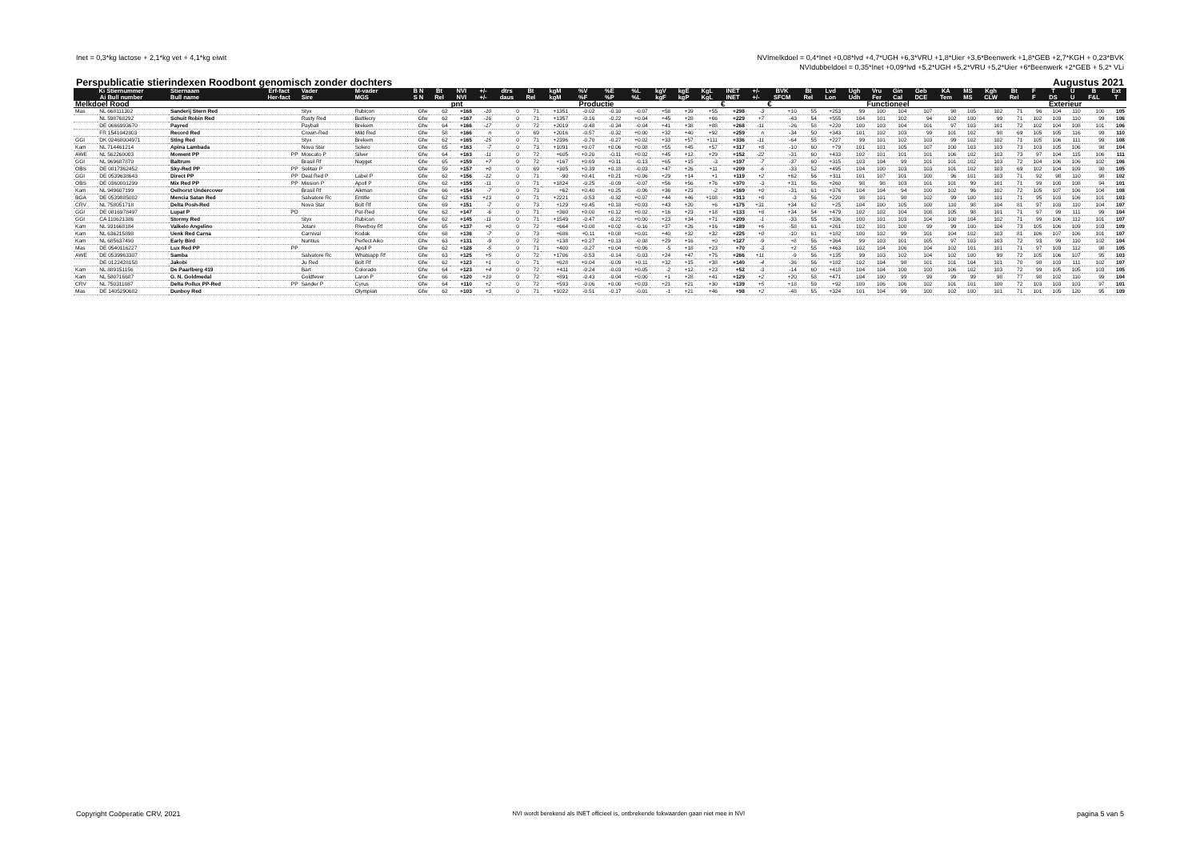Inet = 0,3*kg lactose + 2,1*kg vet + 4,1*kg eiwit
NVImelkdoel = 0,4*Inet +0,08*lvd +4,7*UGH +6,3*VRU +1,8*Uier +3,6*Beenwerk +1,8*GEB +2,7*KGH + 0,23*BVK
NVIdubbeldoel = 0,35*Inet +0,09*lvd +5,2*UGH +5,2*VRU +5,2*Uier +6*Beenwerk +2*GEB + 5,2* VLi
Perspublicatie stierindexen Roodbont genomisch zonder dochters Augustus 2021
| Ki Stiernummer | | Stiernaam | Erf-fact | Vader | M-vader | B N | Bt | NVI | +/- | dtrs | Bt | kgM | %V | %E | %L | kgV | kgE | KgL | INET | +/- | BVK | Bt | Lvd | Ugh | Vru | Gin | Geb | KA | MS | Kgh | Bt | F | T | U | B | Ext |
| --- | --- | --- | --- | --- | --- | --- | --- | --- | --- | --- | --- | --- | --- | --- | --- | --- | --- | --- | --- | --- | --- | --- | --- | --- | --- | --- | --- | --- | --- | --- | --- | --- | --- | --- | --- | --- |
| Ai Bull number | | Bull name | Her-fact | Sire | MGS | S N | Rel | NVI | +/- | daus | Rel | kgM | %F | %P | %L | kgF | kgP | KgL | INET | +/- | SFCM | Rel | Lon | Udh | Fer | Cal | DCE | Tem | MS | CLW | Rel | F | DS | U | F&L | T |
| Melkdoel Rood | | | | | | | | pnt | Productie | | | | | | | | | | € | | € | Functioneel | | | | | | | | | Exterieur | | | | | |
| Mas | NL 668111302 | Sanderij Stern Red | | Styx | Rubicon | Gfw | 62 | +168 | -10 | 0 | 71 | +1351 | -0.02 | -0.10 | -0.07 | +58 | +39 | +55 | +298 | -3 | +10 | 55 | +253 | 99 | 100 | 104 | 107 | 98 | 105 | 102 | 71 | 96 | 104 | 110 | 100 | 105 |
| | NL 598768292 | Schuit Robin Red | | Rusty Red | Battlecry | Gfw | 62 | +167 | -16 | 0 | 71 | +1357 | -0.16 | -0.22 | +0.04 | +45 | +28 | +66 | +229 | +7 | -43 | 54 | +555 | 104 | 101 | 102 | 94 | 102 | 100 | 99 | 71 | 102 | 103 | 110 | 99 | 106 |
| | DE 0666993670 | Payred | | Payball | Brekem | Gfw | 64 | +166 | -17 | 0 | 72 | +2019 | -0.48 | -0.34 | -0.04 | +41 | +38 | +88 | +268 | -11 | -26 | 58 | +220 | 100 | 103 | 104 | 101 | 97 | 103 | 101 | 72 | 102 | 104 | 108 | 101 | 106 |
| | FR 1541042803 | Record Red | | Crown-Red | Mild Red | Gfw | 58 | +166 | n | 0 | 69 | +2016 | -0.57 | -0.32 | +0.00 | +32 | +40 | +92 | +259 | n | -34 | 50 | +343 | 101 | 102 | 103 | 99 | 101 | 102 | 98 | 69 | 105 | 105 | 116 | 99 | 110 |
| GGI | DK 02468004971 | Sting Red | | Styx | Brekem | Gfw | 62 | +165 | -15 | 0 | 71 | +2396 | -0.70 | -0.27 | +0.02 | +33 | +57 | +111 | +336 | -11 | -64 | 55 | +227 | 99 | 101 | 102 | 103 | 99 | 102 | 102 | 71 | 105 | 106 | 111 | 99 | 108 |
| Kam | NL 714461214 | Apina Lambada | | Nova Star | Solero | Gfw | 65 | +163 | -7 | 0 | 73 | +1091 | +0.07 | +0.06 | +0.08 | +55 | +45 | +57 | +317 | +8 | -10 | 60 | +79 | 101 | 101 | 105 | 107 | 100 | 103 | 103 | 73 | 103 | 105 | 106 | 98 | 104 |
| AWE | NL 562260003 | Moment PP | PP | Moscato P | Silver | Gfw | 64 | +163 | -11 | 0 | 72 | +605 | +0.20 | -0.11 | +0.02 | +45 | +12 | +29 | +152 | -22 | -31 | 60 | +433 | 102 | 101 | 101 | 101 | 106 | 102 | 103 | 73 | 97 | 104 | 115 | 106 | 111 |
| GGI | NL 969687870 | Baltrum | | Brasil Rf | Nugget | Gfw | 65 | +159 | +7 | 0 | 72 | +167 | +0.69 | +0.11 | -0.13 | +65 | +15 | -3 | +197 | -7 | -37 | 60 | +315 | 103 | 104 | 99 | 101 | 101 | 102 | 103 | 72 | 104 | 106 | 106 | 102 | 106 |
| OBS | DE 0817362452 | Sky-Red PP | PP | Solitair P | | Gfw | 59 | +157 | +0 | 0 | 69 | +305 | +0.39 | +0.18 | -0.03 | +47 | +26 | +11 | +209 | -6 | -33 | 52 | +495 | 104 | 100 | 103 | 103 | 101 | 102 | 103 | 69 | 102 | 104 | 109 | 98 | 105 |
| GGI | DE 0539638643 | Direct PP | PP | Deal Red P | Label P | Gfw | 62 | +156 | -12 | 0 | 71 | -90 | +0.41 | +0.21 | +0.06 | +29 | +14 | +1 | +119 | +2 | +62 | 56 | +311 | 101 | 107 | 101 | 100 | 96 | 101 | 103 | 71 | 92 | 98 | 110 | 98 | 102 |
| OBS | DE 0360001299 | Mix Red PP | PP | Mission P | Apoll P | Gfw | 62 | +155 | -11 | 0 | 71 | +1824 | -0.25 | -0.09 | -0.07 | +56 | +56 | +76 | +370 | -3 | +31 | 56 | +260 | 98 | 98 | 103 | 101 | 101 | 99 | 101 | 71 | 99 | 100 | 108 | 94 | 101 |
| Kam | NL 949607199 | Oelhorst Undercover | | Brasil Rf | Aikman | Gfw | 66 | +154 | -7 | 0 | 73 | +62 | +0.40 | +0.25 | -0.06 | +36 | +23 | -2 | +169 | +0 | -31 | 61 | +376 | 104 | 104 | 94 | 100 | 102 | 96 | 102 | 72 | 105 | 107 | 106 | 104 | 108 |
| BGA | DE 0539885082 | Mencia Satan Red | | Salvatore Rc | Entitle | Gfw | 62 | +153 | +13 | 0 | 71 | +2221 | -0.53 | -0.32 | +0.07 | +44 | +46 | +108 | +313 | +8 | -3 | 56 | +220 | 98 | 101 | 98 | 102 | 99 | 100 | 101 | 71 | 95 | 103 | 106 | 101 | 103 |
| CRV | NL 758051718 | Delta Posh-Red | | Nova Star | Bolt Rf | Gfw | 69 | +151 | -7 | 0 | 73 | +129 | +0.45 | +0.18 | +0.03 | +43 | +20 | +6 | +175 | +31 | +34 | 62 | +25 | 104 | 100 | 105 | 100 | 110 | 98 | 104 | 81 | 97 | 103 | 110 | 104 | 107 |
| GGI | DE 0816978497 | Lupat P | PO | | Pat-Red | Gfw | 62 | +147 | -6 | 0 | 71 | +360 | +0.00 | +0.12 | +0.02 | +16 | +23 | +18 | +133 | +8 | +34 | 54 | +479 | 102 | 102 | 104 | 108 | 105 | 98 | 101 | 71 | 97 | 99 | 111 | 99 | 104 |
| GGI | CA 110621386 | Stormy Red | | Styx | Rubicon | Gfw | 62 | +145 | -11 | 0 | 71 | +1549 | -0.47 | -0.22 | +0.00 | +23 | +34 | +71 | +209 | -1 | -33 | 55 | +336 | 100 | 101 | 103 | 104 | 100 | 104 | 102 | 71 | 99 | 106 | 112 | 101 | 107 |
| Kam | NL 931668184 | Valkelo Angelino | | Jotani | Riverboy Rf | Gfw | 65 | +137 | +0 | 0 | 72 | +664 | +0.08 | +0.02 | -0.16 | +37 | +26 | +16 | +189 | +6 | -58 | 61 | +261 | 102 | 101 | 100 | 99 | 99 | 100 | 104 | 73 | 105 | 106 | 109 | 103 | 109 |
| Kam | NL 636215898 | Uenk Red Carna | | Carnival | Kodak | Gfw | 68 | +136 | -7 | 0 | 73 | +686 | +0.11 | +0.08 | +0.01 | +40 | +32 | +32 | +225 | +0 | -10 | 61 | +182 | 100 | 102 | 99 | 101 | 104 | 102 | 103 | 81 | 106 | 107 | 106 | 101 | 107 |
| Kam | NL 685637490 | Early Bird | | Nuntius | Perfect Aiko | Gfw | 63 | +131 | -9 | 0 | 72 | +138 | +0.27 | +0.13 | -0.08 | +29 | +16 | +0 | +127 | -9 | +8 | 56 | +364 | 99 | 103 | 101 | 105 | 97 | 103 | 103 | 72 | 93 | 99 | 110 | 102 | 104 |
| Mas | DE 0540116227 | Lux Red PP | PP | | Apoll P | Gfw | 62 | +128 | -5 | 0 | 71 | +400 | -0.27 | +0.04 | +0.06 | -5 | +18 | +23 | +70 | -3 | +2 | 55 | +463 | 102 | 104 | 106 | 104 | 102 | 101 | 101 | 71 | 97 | 103 | 112 | 98 | 105 |
| AWE | DE 0539963307 | Samba | | Salvatore Rc | Whatsapp Rf | Gfw | 63 | +125 | +5 | 0 | 72 | +1706 | -0.53 | -0.14 | -0.03 | +24 | +47 | +75 | +266 | +11 | -9 | 56 | +135 | 99 | 103 | 102 | 104 | 102 | 100 | 99 | 72 | 105 | 106 | 107 | 95 | 103 |
| | DE 0122428158 | Jakobi | | Ju Red | Bolt Rf | Gfw | 62 | +123 | +1 | 0 | 71 | +628 | +0.04 | -0.09 | +0.11 | +32 | +15 | +38 | +140 | -4 | -36 | 56 | +182 | 102 | 104 | 98 | 101 | 101 | 104 | 101 | 70 | 98 | 103 | 111 | 102 | 107 |
| Kam | NL 889151156 | De Paarlberg 419 | | Bart | Colorado | Gfw | 64 | +123 | +4 | 0 | 72 | +411 | -0.24 | -0.03 | +0.05 | -2 | +12 | +23 | +52 | -3 | -14 | 60 | +418 | 104 | 104 | 100 | 100 | 106 | 102 | 103 | 72 | 99 | 105 | 105 | 103 | 105 |
| Kam | NL 580716687 | G. N. Goldmedal | | Goldfever | Laron P | Gfw | 66 | +120 | +19 | 0 | 72 | +891 | -0.43 | -0.04 | +0.00 | +1 | +28 | +41 | +129 | +2 | +20 | 58 | +471 | 104 | 100 | 99 | 99 | 99 | 99 | 98 | 77 | 98 | 102 | 110 | 99 | 104 |
| CRV | NL 750311087 | Delta Pollux PP-Red | PP | Sander P | Cyrus | Gfw | 64 | +110 | +2 | 0 | 72 | +593 | -0.06 | +0.00 | +0.03 | +21 | +21 | +30 | +139 | +5 | +18 | 59 | +92 | 100 | 106 | 106 | 102 | 101 | 101 | 100 | 72 | 103 | 103 | 103 | 97 | 101 |
| Mas | DE 1405290682 | Dunboy Red | | | Olympian | Gfw | 62 | +103 | +3 | 0 | 71 | +1022 | -0.51 | -0.17 | -0.01 | -1 | +21 | +46 | +98 | +2 | -48 | 55 | +324 | 101 | 104 | 99 | 100 | 102 | 100 | 101 | 71 | 101 | 105 | 120 | 95 | 109 |
Copyright Coöperatie CRV, 2021 NVI wordt berekend als INET officieel is, ontbrekende fokwaarden gaan niet mee in NVI pagina 5 van 5